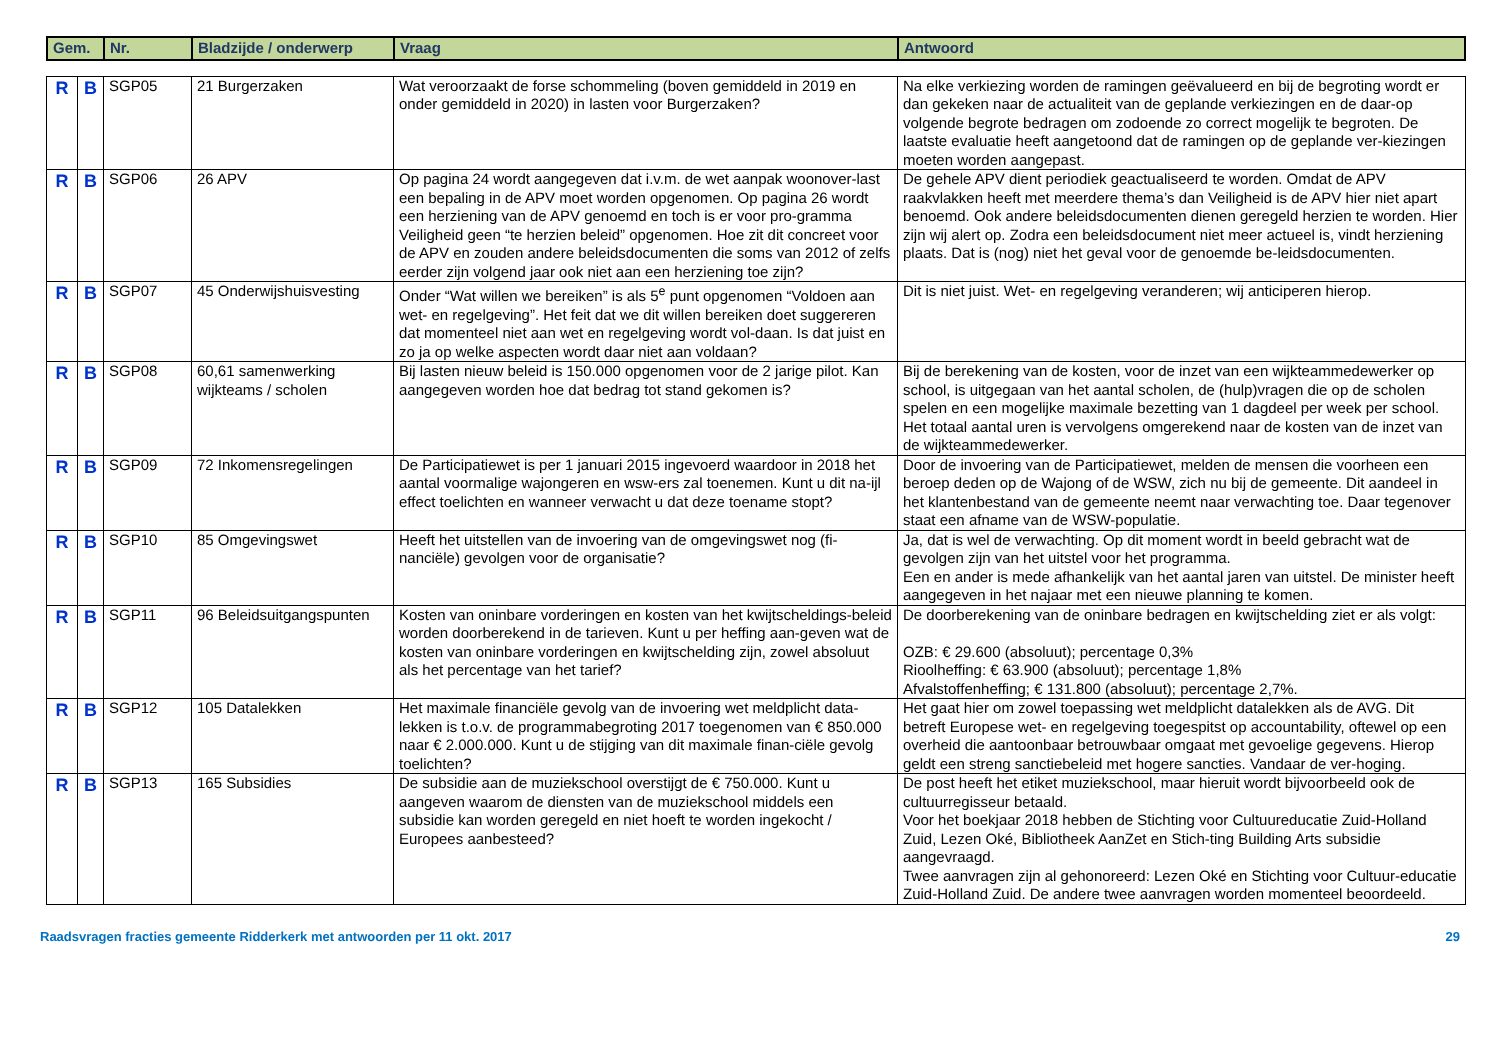| Gem. | Nr. | Bladzijde / onderwerp | Vraag | Antwoord |
| --- | --- | --- | --- | --- |
| R | B | SGP05 | 21 Burgerzaken | Wat veroorzaakt de forse schommeling (boven gemiddeld in 2019 en onder gemiddeld in 2020) in lasten voor Burgerzaken? | Na elke verkiezing worden de ramingen geëvalueerd en bij de begroting wordt er dan gekeken naar de actualiteit van de geplande verkiezingen en de daar-op volgende begrote bedragen om zodoende zo correct mogelijk te begroten. De laatste evaluatie heeft aangetoond dat de ramingen op de geplande ver-kiezingen moeten worden aangepast. |
| R | B | SGP06 | 26 APV | Op pagina 24 wordt aangegeven dat i.v.m. de wet aanpak woonover-last een bepaling in de APV moet worden opgenomen. Op pagina 26 wordt een herziening van de APV genoemd en toch is er voor pro-gramma Veiligheid geen “te herzien beleid” opgenomen. Hoe zit dit concreet voor de APV en zouden andere beleidsdocumenten die soms van 2012 of zelfs eerder zijn volgend jaar ook niet aan een herziening toe zijn? | De gehele APV dient periodiek geactualiseerd te worden. Omdat de APV raakvlakken heeft met meerdere thema’s dan Veiligheid is de APV hier niet apart benoemd. Ook andere beleidsdocumenten dienen geregeld herzien te worden. Hier zijn wij alert op. Zodra een beleidsdocument niet meer actueel is, vindt herziening plaats. Dat is (nog) niet het geval voor de genoemde be-leidsdocumenten. |
| R | B | SGP07 | 45 Onderwijshuisvesting | Onder “Wat willen we bereiken” is als 5<sup>e</sup> punt opgenomen “Voldoen aan wet- en regelgeving”. Het feit dat we dit willen bereiken doet suggereren dat momenteel niet aan wet en regelgeving wordt vol-daan. Is dat juist en zo ja op welke aspecten wordt daar niet aan voldaan? | Dit is niet juist. Wet- en regelgeving veranderen; wij anticiperen hierop. |
| R | B | SGP08 | 60,61 samenwerking wijkteams / scholen | Bij lasten nieuw beleid is 150.000 opgenomen voor de 2 jarige pilot. Kan aangegeven worden hoe dat bedrag tot stand gekomen is? | Bij de berekening van de kosten, voor de inzet van een wijkteammedewerker op school, is uitgegaan van het aantal scholen, de (hulp)vragen die op de scholen spelen en een mogelijke maximale bezetting van 1 dagdeel per week per school. Het totaal aantal uren is vervolgens omgerekend naar de kosten van de inzet van de wijkteammedewerker. |
| R | B | SGP09 | 72 Inkomensregelingen | De Participatiewet is per 1 januari 2015 ingevoerd waardoor in 2018 het aantal voormalige wajongeren en wsw-ers zal toenemen. Kunt u dit na-ijl effect toelichten en wanneer verwacht u dat deze toename stopt? | Door de invoering van de Participatiewet, melden de mensen die voorheen een beroep deden op de Wajong of de WSW, zich nu bij de gemeente. Dit aandeel in het klantenbestand van de gemeente neemt naar verwachting toe. Daar tegenover staat een afname van de WSW-populatie. |
| R | B | SGP10 | 85 Omgevingswet | Heeft het uitstellen van de invoering van de omgevingswet nog (fi-nanciële) gevolgen voor de organisatie? | Ja, dat is wel de verwachting. Op dit moment wordt in beeld gebracht wat de gevolgen zijn van het uitstel voor het programma. Een en ander is mede afhankelijk van het aantal jaren van uitstel. De minister heeft aangegeven in het najaar met een nieuwe planning te komen. |
| R | B | SGP11 | 96 Beleidsuitgangspunten | Kosten van oninbare vorderingen en kosten van het kwijtscheldings-beleid worden doorberekend in de tarieven. Kunt u per heffing aan-geven wat de kosten van oninbare vorderingen en kwijtschelding zijn, zowel absoluut als het percentage van het tarief? | De doorberekening van de oninbare bedragen en kwijtschelding ziet er als volgt: OZB: € 29.600 (absoluut); percentage 0,3% Rioolheffing: € 63.900 (absoluut); percentage 1,8% Afvalstoffenheffing; € 131.800 (absoluut); percentage 2,7%. |
| R | B | SGP12 | 105 Datalekken | Het maximale financiële gevolg van de invoering wet meldplicht data-lekken is t.o.v. de programmabegroting 2017 toegenomen van € 850.000 naar € 2.000.000. Kunt u de stijging van dit maximale finan-ciële gevolg toelichten? | Het gaat hier om zowel toepassing wet meldplicht datalekken als de AVG. Dit betreft Europese wet- en regelgeving toegespitst op accountability, oftewel op een overheid die aantoonbaar betrouwbaar omgaat met gevoelige gegevens. Hierop geldt een streng sanctiebeleid met hogere sancties. Vandaar de ver-hoging. |
| R | B | SGP13 | 165 Subsidies | De subsidie aan de muziekschool overstijgt de € 750.000. Kunt u aangeven waarom de diensten van de muziekschool middels een subsidie kan worden geregeld en niet hoeft te worden ingekocht / Europees aanbesteed? | De post heeft het etiket muziekschool, maar hieruit wordt bijvoorbeeld ook de cultuurregisseur betaald. Voor het boekjaar 2018 hebben de Stichting voor Cultuureducatie Zuid-Holland Zuid, Lezen Oké, Bibliotheek AanZet en Stich-ting Building Arts subsidie aangevraagd. Twee aanvragen zijn al gehonoreerd: Lezen Oké en Stichting voor Cultuur-educatie Zuid-Holland Zuid. De andere twee aanvragen worden momenteel beoordeeld. |
Raadsvragen fracties gemeente Ridderkerk met antwoorden per 11 okt. 2017 29